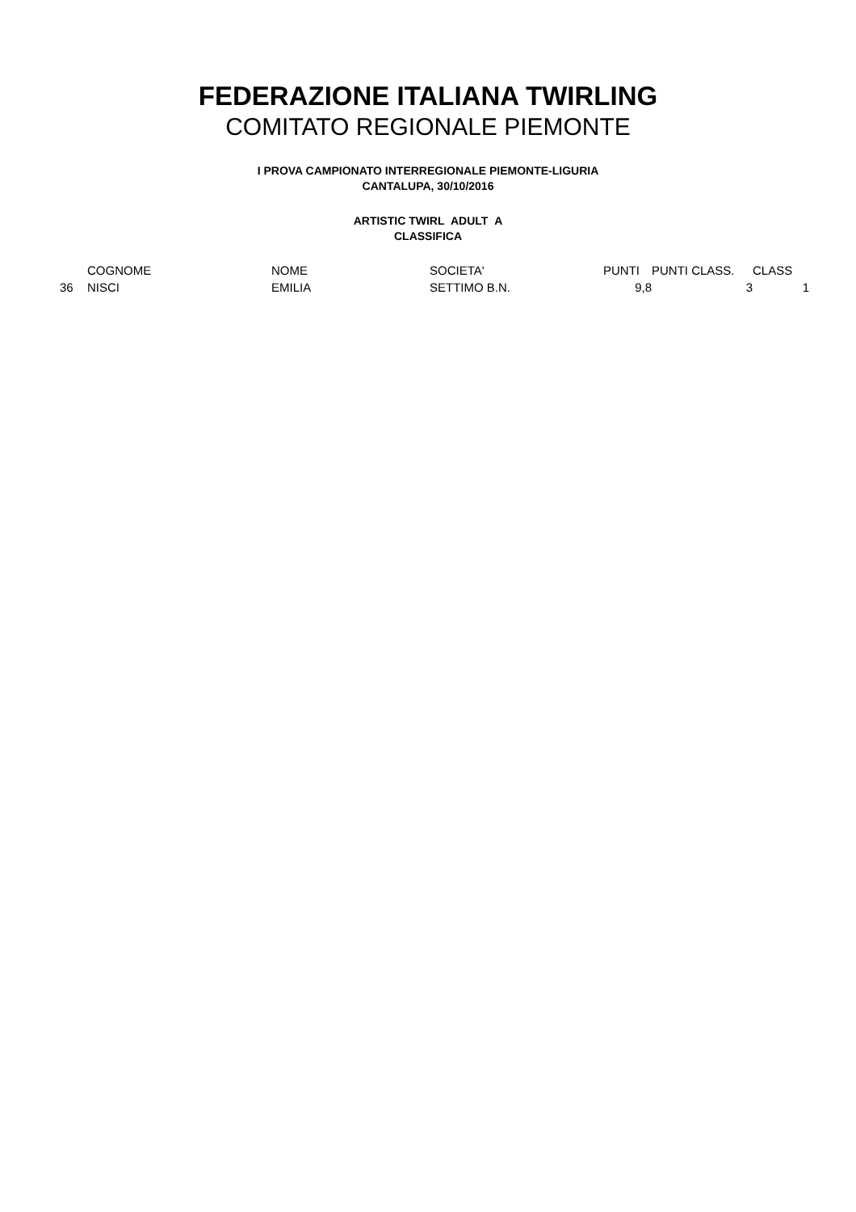FEDERAZIONE ITALIANA TWIRLING
COMITATO REGIONALE PIEMONTE
I PROVA CAMPIONATO INTERREGIONALE PIEMONTE-LIGURIA
CANTALUPA, 30/10/2016
ARTISTIC TWIRL ADULT A
CLASSIFICA
| | COGNOME | NOME | SOCIETA' | PUNTI | PUNTI CLASS. | CLASS |
| 36 | NISCI | EMILIA | SETTIMO B.N. | 9,8 | 3 | 1 |